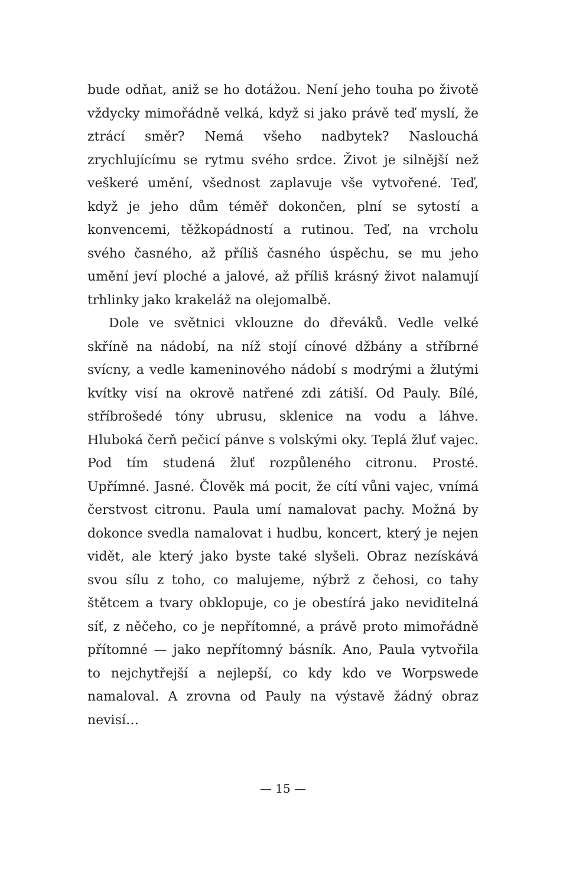bude odňat, aniž se ho dotážou. Není jeho touha po životě vždycky mimořádně velká, když si jako právě teď myslí, že ztrácí směr? Nemá všeho nadbytek? Naslouchá zrychlujícímu se rytmu svého srdce. Život je silnější než veškeré umění, všednost zaplavuje vše vytvořené. Teď, když je jeho dům téměř dokončen, plní se sytostí a konvencemi, těžkopádností a rutinou. Teď, na vrcholu svého časného, až příliš časného úspěchu, se mu jeho umění jeví ploché a jalové, až příliš krásný život nalamují trhlinky jako krakeláž na olejomalbě.
Dole ve světnici vklouzne do dřeváků. Vedle velké skříně na nádobí, na níž stojí cínové džbány a stříbrné svícny, a vedle kameninového nádobí s modrými a žlutými kvítky visí na okrově natřené zdi zátiší. Od Pauly. Bílé, stříbrošedé tóny ubrusu, sklenice na vodu a láhve. Hluboká čerň pečicí pánve s volskými oky. Teplá žluť vajec. Pod tím studená žluť rozpůleného citronu. Prosté. Upřímné. Jasné. Člověk má pocit, že cítí vůni vajec, vnímá čerstvost citronu. Paula umí namalovat pachy. Možná by dokonce svedla namalovat i hudbu, koncert, který je nejen vidět, ale který jako byste také slyšeli. Obraz nezískává svou sílu z toho, co malujeme, nýbrž z čehosi, co tahy štětcem a tvary obklopuje, co je obestírá jako neviditelná síť, z něčeho, co je nepřítomné, a právě proto mimořádně přítomné — jako nepřítomný básník. Ano, Paula vytvořila to nejchytřejší a nejlepší, co kdy kdo ve Worpswede namaloval. A zrovna od Pauly na výstavě žádný obraz nevisí…
— 15 —